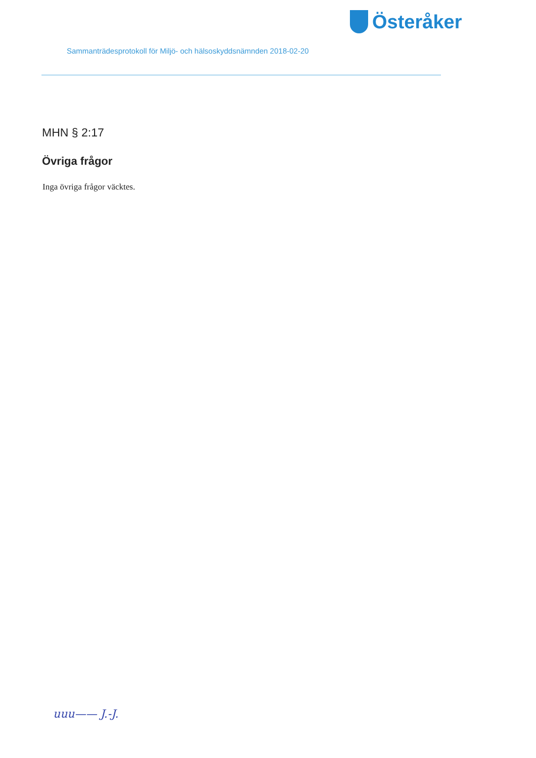Österåker
Sammanträdesprotokoll för Miljö- och hälsoskyddsnämnden 2018-02-20
MHN § 2:17
Övriga frågor
Inga övriga frågor väcktes.
uuu—— J.-J.